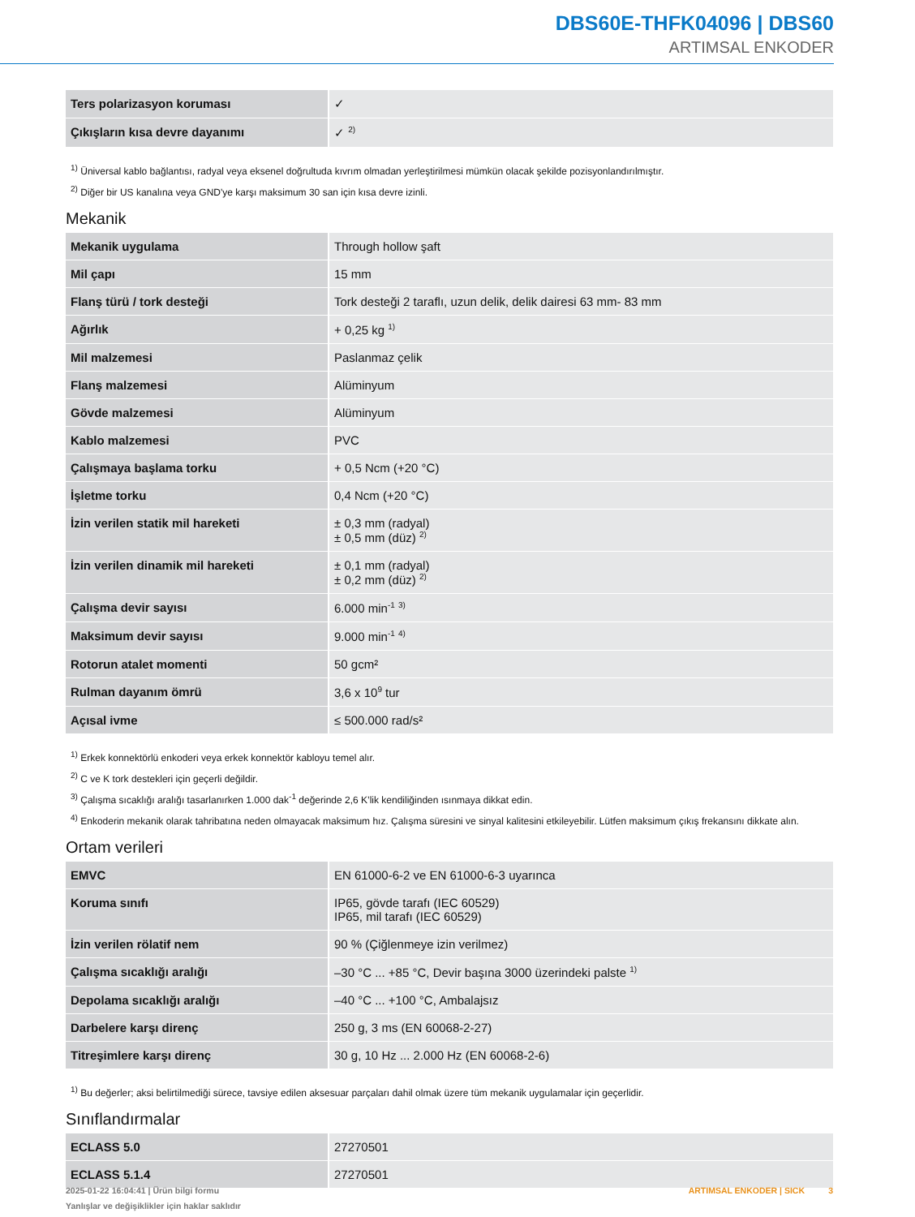DBS60E-THFK04096 | DBS60
ARTIMSAL ENKODER
| Ters polarizasyon koruması | ✓ |
| Çıkışların kısa devre dayanımı | ✓ <sup>2)</sup> |
<sup>1)</sup> Üniversal kablo bağlantısı, radyal veya eksenel doğrultuda kıvrım olmadan yerleştirilmesi mümkün olacak şekilde pozisyonlandırılmıştır.
<sup>2)</sup> Diğer bir US kanalına veya GND'ye karşı maksimum 30 san için kısa devre izinli.
Mekanik
| Mekanik uygulama | Through hollow şaft |
| Mil çapı | 15 mm |
| Flanş türü / tork desteği | Tork desteği 2 taraflı, uzun delik, delik dairesi 63 mm- 83 mm |
| Ağırlık | + 0,25 kg <sup>1)</sup> |
| Mil malzemesi | Paslanmaz çelik |
| Flanş malzemesi | Alüminyum |
| Gövde malzemesi | Alüminyum |
| Kablo malzemesi | PVC |
| Çalışmaya başlama torku | + 0,5 Ncm (+20 °C) |
| İşletme torku | 0,4 Ncm (+20 °C) |
| İzin verilen statik mil hareketi | ± 0,3 mm (radyal) ± 0,5 mm (düz) <sup>2)</sup> |
| İzin verilen dinamik mil hareketi | ± 0,1 mm (radyal) ± 0,2 mm (düz) <sup>2)</sup> |
| Çalışma devir sayısı | 6.000 min<sup>-1</sup> <sup>3)</sup> |
| Maksimum devir sayısı | 9.000 min<sup>-1</sup> <sup>4)</sup> |
| Rotorun atalet momenti | 50 gcm² |
| Rulman dayanım ömrü | 3,6 x 10<sup>9</sup> tur |
| Açısal ivme | ≤ 500.000 rad/s² |
<sup>1)</sup> Erkek konnektörlü enkoderi veya erkek konnektör kabloyu temel alır.
<sup>2)</sup> C ve K tork destekleri için geçerli değildir.
<sup>3)</sup> Çalışma sıcaklığı aralığı tasarlanırken 1.000 dak<sup>-1</sup> değerinde 2,6 K’lik kendiliğinden ısınmaya dikkat edin.
<sup>4)</sup> Enkoderin mekanik olarak tahribatına neden olmayacak maksimum hız. Çalışma süresini ve sinyal kalitesini etkileyebilir. Lütfen maksimum çıkış frekansını dikkate alın.
Ortam verileri
| EMVC | EN 61000-6-2 ve EN 61000-6-3 uyarınca |
| Koruma sınıfı | IP65, gövde tarafı (IEC 60529) IP65, mil tarafı (IEC 60529) |
| İzin verilen rölatif nem | 90 % (Çiğlenmeye izin verilmez) |
| Çalışma sıcaklığı aralığı | –30 °C ... +85 °C, Devir başına 3000 üzerindeki palste <sup>1)</sup> |
| Depolama sıcaklığı aralığı | –40 °C ... +100 °C, Ambalajsız |
| Darbelere karşı direnç | 250 g, 3 ms (EN 60068-2-27) |
| Titreşimlere karşı direnç | 30 g, 10 Hz ... 2.000 Hz (EN 60068-2-6) |
<sup>1)</sup> Bu değerler; aksi belirtilmediği sürece, tavsiye edilen aksesuar parçaları dahil olmak üzere tüm mekanik uygulamalar için geçerlidir.
Sınıflandırmalar
| ECLASS 5.0 | 27270501 |
| ECLASS 5.1.4 | 27270501 |
2025-01-22 16:04:41 | Ürün bilgi formu
Yanlışlar ve değişiklikler için haklar saklıdır
ARTIMSAL ENKODER | SICK 3